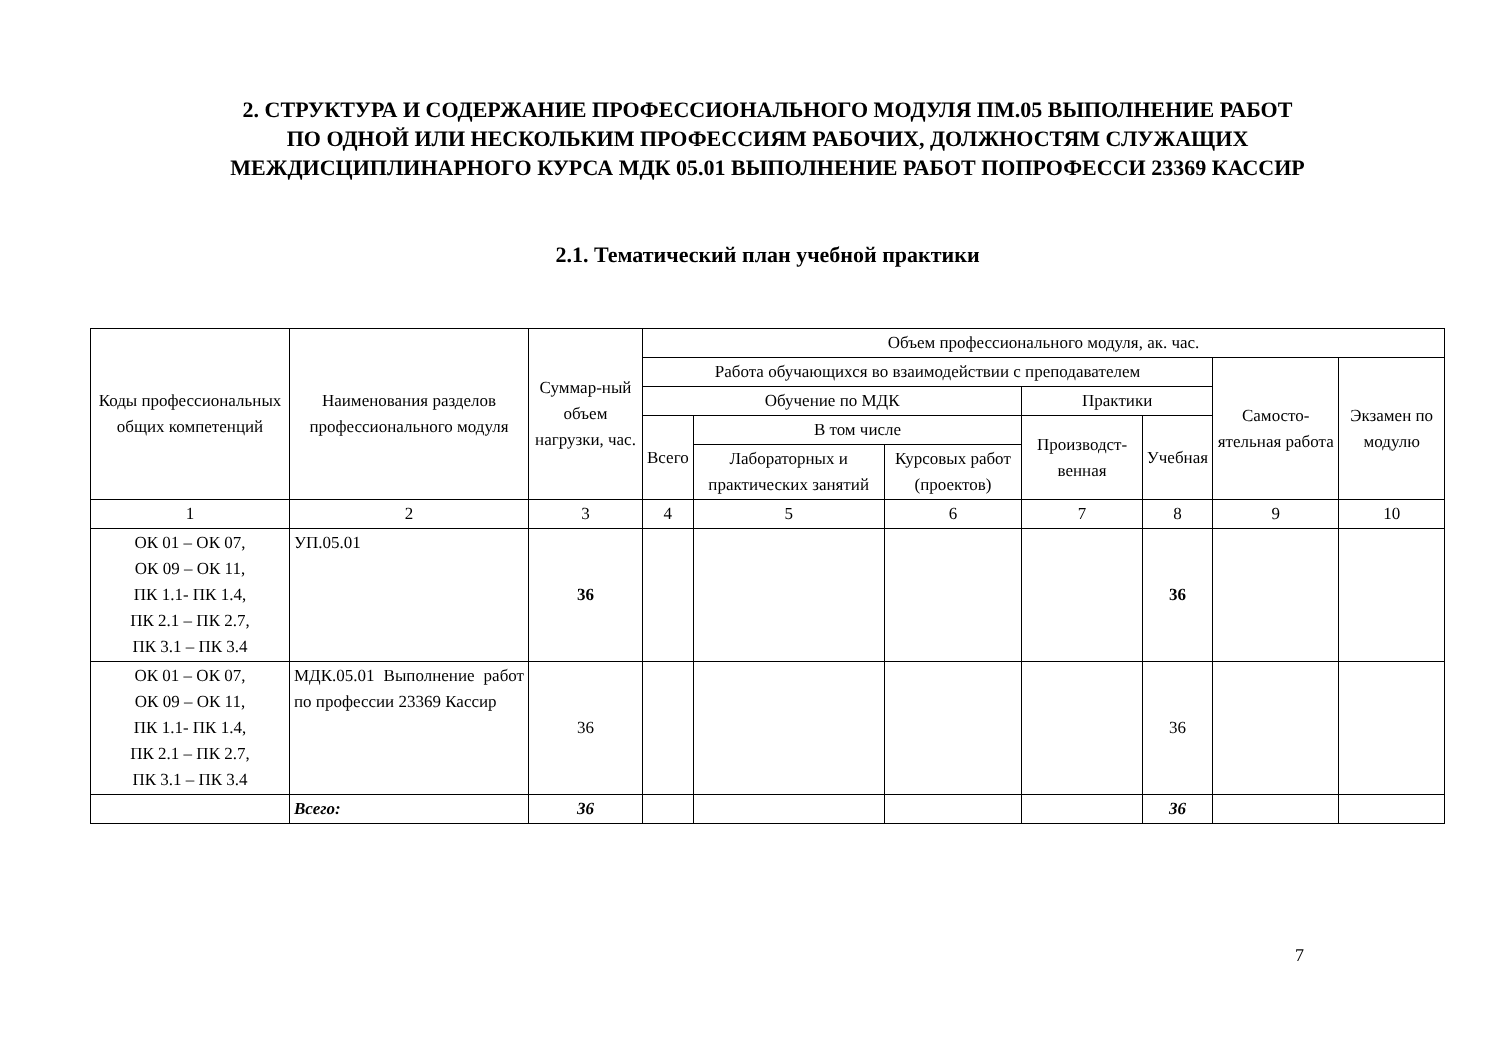2. СТРУКТУРА И СОДЕРЖАНИЕ ПРОФЕССИОНАЛЬНОГО МОДУЛЯ ПМ.05 ВЫПОЛНЕНИЕ РАБОТ
ПО ОДНОЙ ИЛИ НЕСКОЛЬКИМ ПРОФЕССИЯМ РАБОЧИХ, ДОЛЖНОСТЯМ СЛУЖАЩИХ
МЕЖДИСЦИПЛИНАРНОГО КУРСА МДК 05.01 ВЫПОЛНЕНИЕ РАБОТ ПОПРОФЕССИ 23369 КАССИР
2.1. Тематический план учебной практики
| Коды профессиональных общих компетенций | Наименования разделов профессионального модуля | Суммар-ный объем нагрузки, час. | Объем профессионального модуля, ак. час. | | | | | | |
| --- | --- | --- | --- | --- | --- | --- | --- | --- | --- |
| | | | Работа обучающихся во взаимодействии с преподавателем | | | | | Самосто-ятельная работа | Экзамен по модулю |
| | | | Обучение по МДК | | | Практики | | | |
| | | | Всего | В том числе | | Производст-венная | Учебная | | |
| | | | | Лабораторных и практических занятий | Курсовых работ (проектов) | | | | |
| 1 | 2 | 3 | 4 | 5 | 6 | 7 | 8 | 9 | 10 |
| ОК 01 – ОК 07, ОК 09 – ОК 11, ПК 1.1- ПК 1.4, ПК 2.1 – ПК 2.7, ПК 3.1 – ПК 3.4 | УП.05.01 | 36 | | | | | 36 | | |
| ОК 01 – ОК 07, ОК 09 – ОК 11, ПК 1.1- ПК 1.4, ПК 2.1 – ПК 2.7, ПК 3.1 – ПК 3.4 | МДК.05.01 Выполнение работ по профессии 23369 Кассир | 36 | | | | | 36 | | |
| | Всего: | 36 | | | | | 36 | | |
7